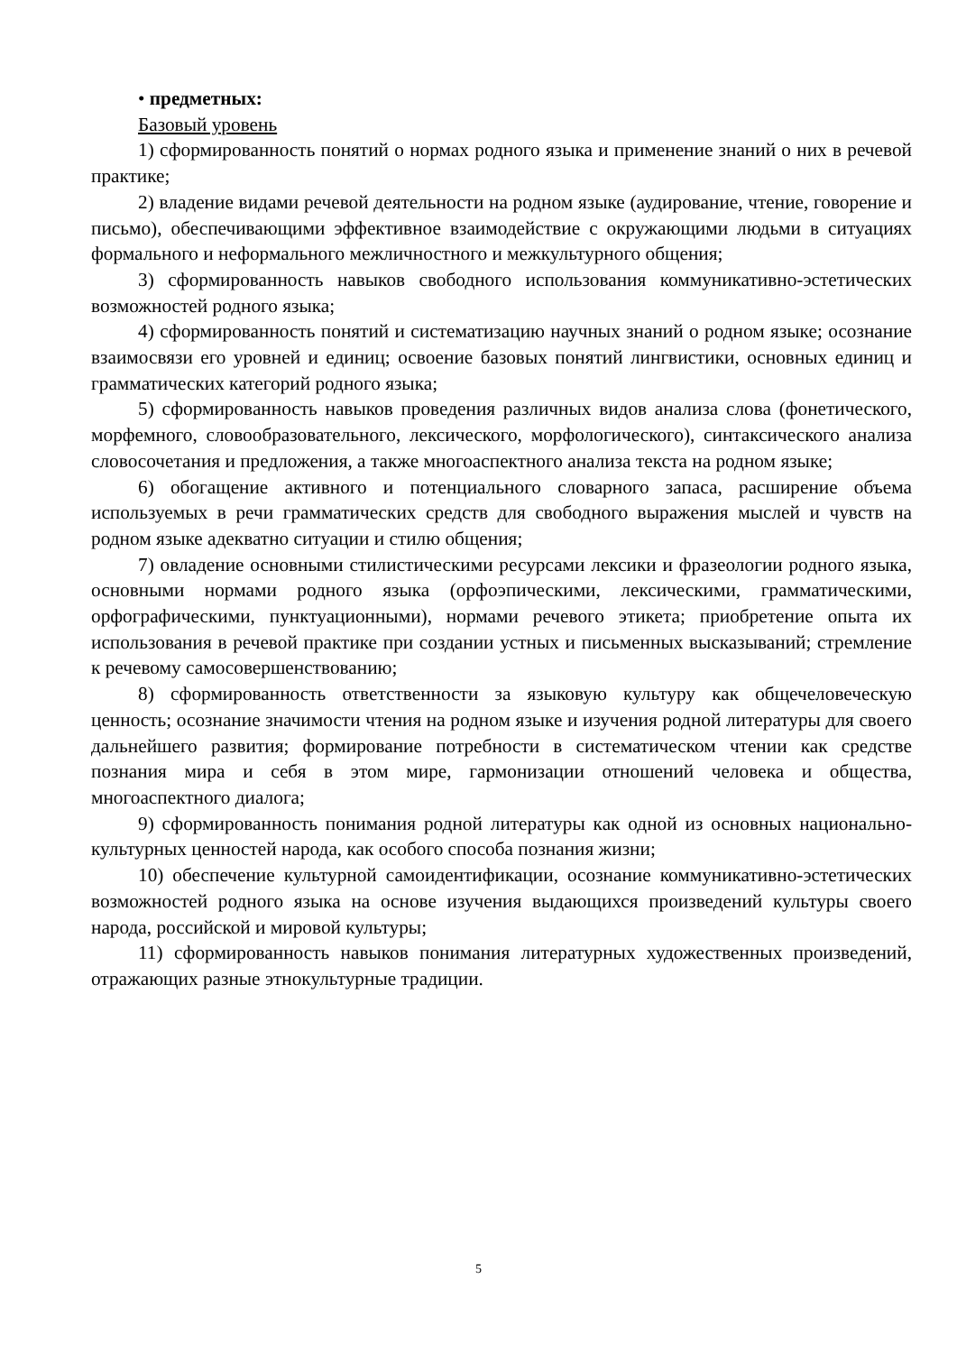• предметных:
Базовый уровень
1) сформированность понятий о нормах родного языка и применение знаний о них в речевой практике;
2) владение видами речевой деятельности на родном языке (аудирование, чтение, говорение и письмо), обеспечивающими эффективное взаимодействие с окружающими людьми в ситуациях формального и неформального межличностного и межкультурного общения;
3) сформированность навыков свободного использования коммуникативно-эстетических возможностей родного языка;
4) сформированность понятий и систематизацию научных знаний о родном языке; осознание взаимосвязи его уровней и единиц; освоение базовых понятий лингвистики, основных единиц и грамматических категорий родного языка;
5) сформированность навыков проведения различных видов анализа слова (фонетического, морфемного, словообразовательного, лексического, морфологического), синтаксического анализа словосочетания и предложения, а также многоаспектного анализа текста на родном языке;
6) обогащение активного и потенциального словарного запаса, расширение объема используемых в речи грамматических средств для свободного выражения мыслей и чувств на родном языке адекватно ситуации и стилю общения;
7) овладение основными стилистическими ресурсами лексики и фразеологии родного языка, основными нормами родного языка (орфоэпическими, лексическими, грамматическими, орфографическими, пунктуационными), нормами речевого этикета; приобретение опыта их использования в речевой практике при создании устных и письменных высказываний; стремление к речевому самосовершенствованию;
8) сформированность ответственности за языковую культуру как общечеловеческую ценность; осознание значимости чтения на родном языке и изучения родной литературы для своего дальнейшего развития; формирование потребности в систематическом чтении как средстве познания мира и себя в этом мире, гармонизации отношений человека и общества, многоаспектного диалога;
9) сформированность понимания родной литературы как одной из основных национально-культурных ценностей народа, как особого способа познания жизни;
10) обеспечение культурной самоидентификации, осознание коммуникативно-эстетических возможностей родного языка на основе изучения выдающихся произведений культуры своего народа, российской и мировой культуры;
11) сформированность навыков понимания литературных художественных произведений, отражающих разные этнокультурные традиции.
5